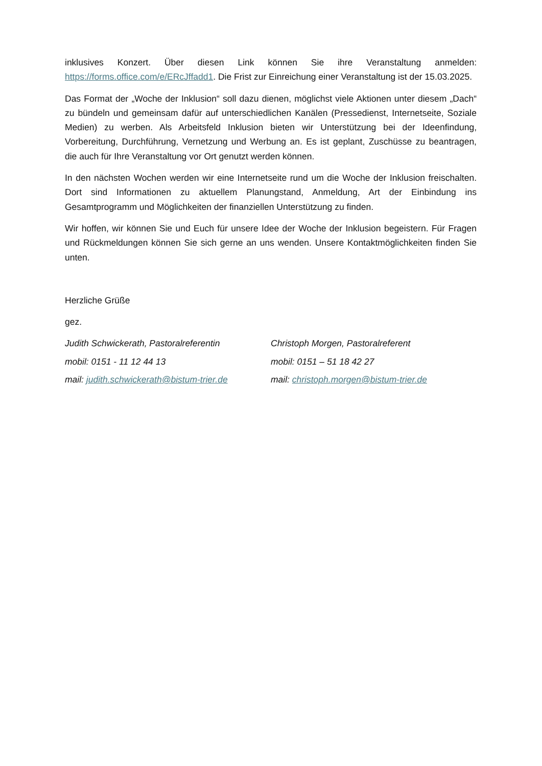inklusives Konzert. Über diesen Link können Sie ihre Veranstaltung anmelden: https://forms.office.com/e/ERcJffadd1. Die Frist zur Einreichung einer Veranstaltung ist der 15.03.2025.
Das Format der „Woche der Inklusion“ soll dazu dienen, möglichst viele Aktionen unter diesem „Dach“ zu bündeln und gemeinsam dafür auf unterschiedlichen Kanälen (Pressedienst, Internetseite, Soziale Medien) zu werben. Als Arbeitsfeld Inklusion bieten wir Unterstützung bei der Ideenfindung, Vorbereitung, Durchführung, Vernetzung und Werbung an. Es ist geplant, Zuschüsse zu beantragen, die auch für Ihre Veranstaltung vor Ort genutzt werden können.
In den nächsten Wochen werden wir eine Internetseite rund um die Woche der Inklusion freischalten. Dort sind Informationen zu aktuellem Planungstand, Anmeldung, Art der Einbindung ins Gesamtprogramm und Möglichkeiten der finanziellen Unterstützung zu finden.
Wir hoffen, wir können Sie und Euch für unsere Idee der Woche der Inklusion begeistern. Für Fragen und Rückmeldungen können Sie sich gerne an uns wenden. Unsere Kontaktmöglichkeiten finden Sie unten.
Herzliche Grüße
gez.
Judith Schwickerath, Pastoralreferentin
mobil: 0151 - 11 12 44 13
mail: judith.schwickerath@bistum-trier.de
Christoph Morgen, Pastoralreferent
mobil: 0151 – 51 18 42 27
mail: christoph.morgen@bistum-trier.de